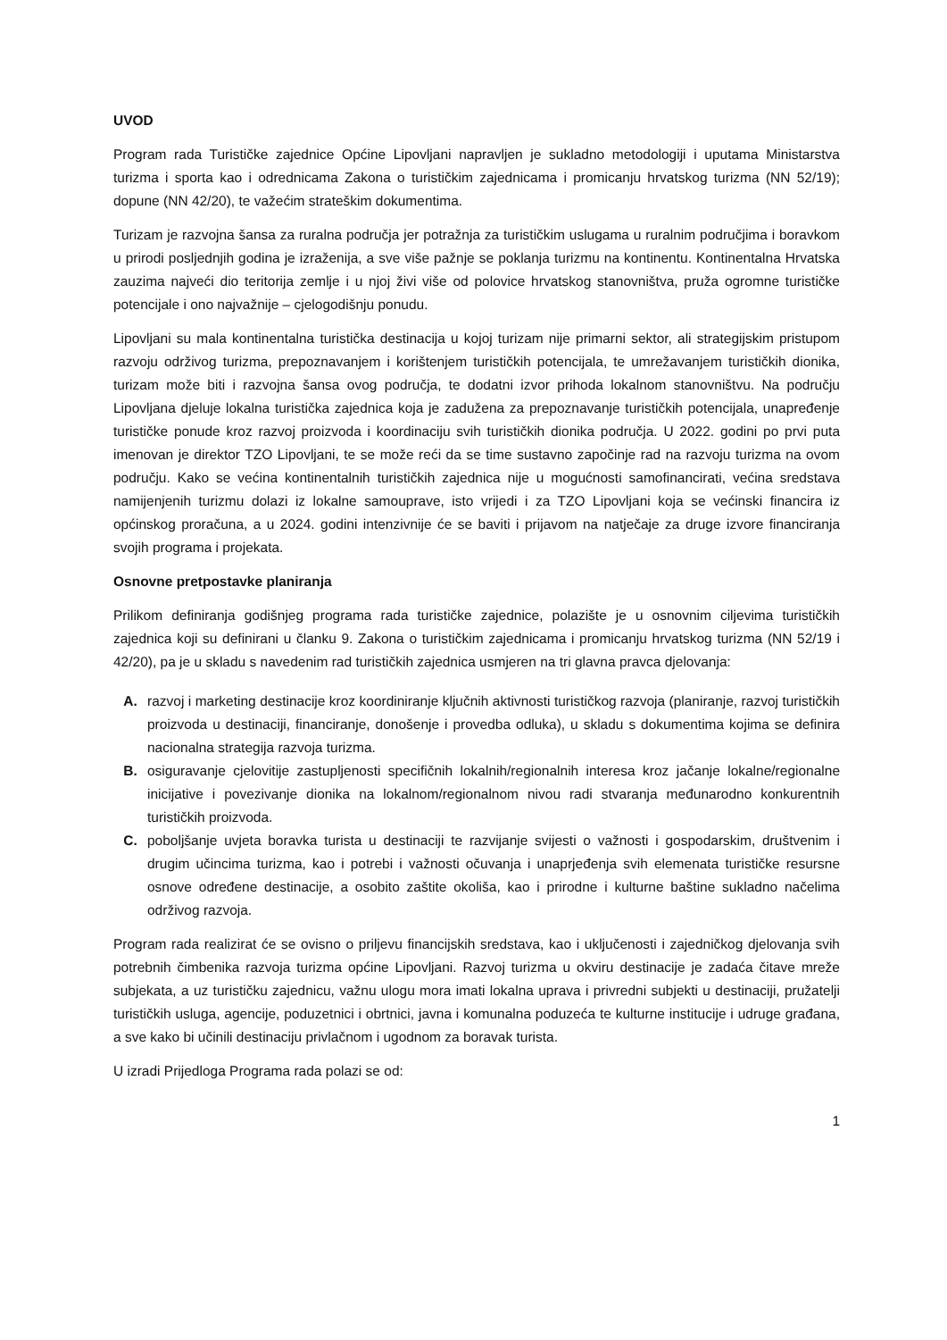UVOD
Program rada Turističke zajednice Općine Lipovljani napravljen je sukladno metodologiji i uputama Ministarstva turizma i sporta kao i odrednicama Zakona o turističkim zajednicama i promicanju hrvatskog turizma (NN 52/19); dopune (NN 42/20), te važećim strateškim dokumentima.
Turizam je razvojna šansa za ruralna područja jer potražnja za turističkim uslugama u ruralnim područjima i boravkom u prirodi posljednjih godina je izraženija, a sve više pažnje se poklanja turizmu na kontinentu. Kontinentalna Hrvatska zauzima najveći dio teritorija zemlje i u njoj živi više od polovice hrvatskog stanovništva, pruža ogromne turističke potencijale i ono najvažnije – cjelogodišnju ponudu.
Lipovljani su mala kontinentalna turistička destinacija u kojoj turizam nije primarni sektor, ali strategijskim pristupom razvoju održivog turizma, prepoznavanjem i korištenjem turističkih potencijala, te umrežavanjem turističkih dionika, turizam može biti i razvojna šansa ovog područja, te dodatni izvor prihoda lokalnom stanovništvu. Na području Lipovljana djeluje lokalna turistička zajednica koja je zadužena za prepoznavanje turističkih potencijala, unapređenje turističke ponude kroz razvoj proizvoda i koordinaciju svih turističkih dionika područja. U 2022. godini po prvi puta imenovan je direktor TZO Lipovljani, te se može reći da se time sustavno započinje rad na razvoju turizma na ovom području. Kako se većina kontinentalnih turističkih zajednica nije u mogućnosti samofinancirati, većina sredstava namijenjenih turizmu dolazi iz lokalne samouprave, isto vrijedi i za TZO Lipovljani koja se većinski financira iz općinskog proračuna, a u 2024. godini intenzivnije će se baviti i prijavom na natječaje za druge izvore financiranja svojih programa i projekata.
Osnovne pretpostavke planiranja
Prilikom definiranja godišnjeg programa rada turističke zajednice, polazište je u osnovnim ciljevima turističkih zajednica koji su definirani u članku 9. Zakona o turističkim zajednicama i promicanju hrvatskog turizma (NN 52/19 i 42/20), pa je u skladu s navedenim rad turističkih zajednica usmjeren na tri glavna pravca djelovanja:
A. razvoj i marketing destinacije kroz koordiniranje ključnih aktivnosti turističkog razvoja (planiranje, razvoj turističkih proizvoda u destinaciji, financiranje, donošenje i provedba odluka), u skladu s dokumentima kojima se definira nacionalna strategija razvoja turizma.
B. osiguravanje cjelovitije zastupljenosti specifičnih lokalnih/regionalnih interesa kroz jačanje lokalne/regionalne inicijative i povezivanje dionika na lokalnom/regionalnom nivou radi stvaranja međunarodno konkurentnih turističkih proizvoda.
C. poboljšanje uvjeta boravka turista u destinaciji te razvijanje svijesti o važnosti i gospodarskim, društvenim i drugim učincima turizma, kao i potrebi i važnosti očuvanja i unaprjeđenja svih elemenata turističke resursne osnove određene destinacije, a osobito zaštite okoliša, kao i prirodne i kulturne baštine sukladno načelima održivog razvoja.
Program rada realizirat će se ovisno o priljevu financijskih sredstava, kao i uključenosti i zajedničkog djelovanja svih potrebnih čimbenika razvoja turizma općine Lipovljani. Razvoj turizma u okviru destinacije je zadaća čitave mreže subjekata, a uz turističku zajednicu, važnu ulogu mora imati lokalna uprava i privredni subjekti u destinaciji, pružatelji turističkih usluga, agencije, poduzetnici i obrtnici, javna i komunalna poduzeća te kulturne institucije i udruge građana, a sve kako bi učinili destinaciju privlačnom i ugodnom za boravak turista.
U izradi Prijedloga Programa rada polazi se od:
1